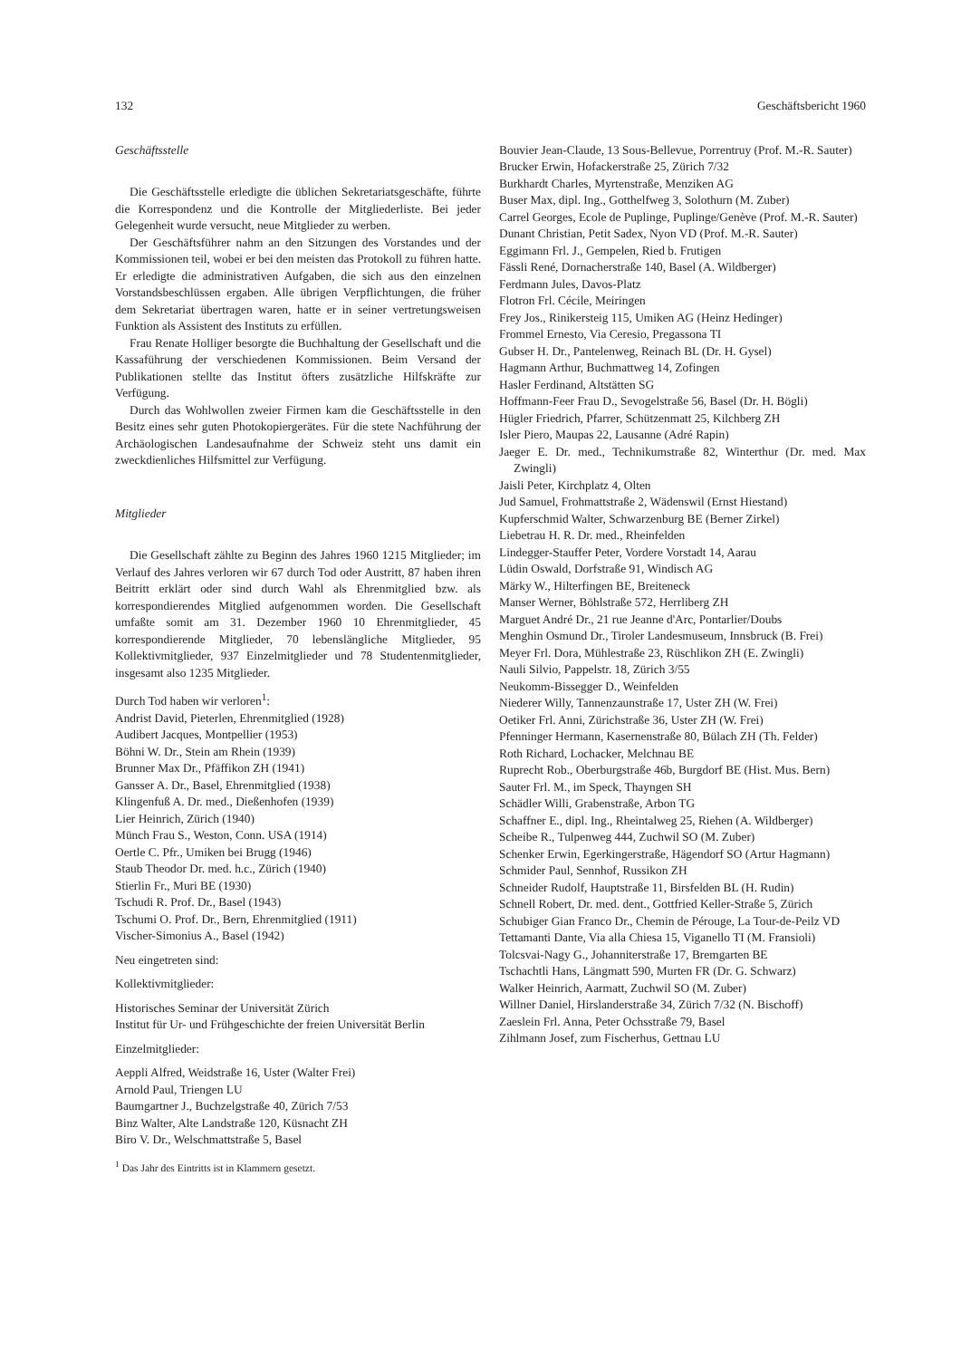132 Geschäftsbericht 1960
Geschäftsstelle
Die Geschäftsstelle erledigte die üblichen Sekretariatsgeschäfte, führte die Korrespondenz und die Kontrolle der Mitgliederliste. Bei jeder Gelegenheit wurde versucht, neue Mitglieder zu werben.
Der Geschäftsführer nahm an den Sitzungen des Vorstandes und der Kommissionen teil, wobei er bei den meisten das Protokoll zu führen hatte. Er erledigte die administrativen Aufgaben, die sich aus den einzelnen Vorstandsbeschlüssen ergaben. Alle übrigen Verpflichtungen, die früher dem Sekretariat übertragen waren, hatte er in seiner vertretungsweisen Funktion als Assistent des Instituts zu erfüllen.
Frau Renate Holliger besorgte die Buchhaltung der Gesellschaft und die Kassaführung der verschiedenen Kommissionen. Beim Versand der Publikationen stellte das Institut öfters zusätzliche Hilfskräfte zur Verfügung.
Durch das Wohlwollen zweier Firmen kam die Geschäftsstelle in den Besitz eines sehr guten Photokopiergerätes. Für die stete Nachführung der Archäologischen Landesaufnahme der Schweiz steht uns damit ein zweckdienliches Hilfsmittel zur Verfügung.
Mitglieder
Die Gesellschaft zählte zu Beginn des Jahres 1960 1215 Mitglieder; im Verlauf des Jahres verloren wir 67 durch Tod oder Austritt, 87 haben ihren Beitritt erklärt oder sind durch Wahl als Ehrenmitglied bzw. als korrespondierendes Mitglied aufgenommen worden. Die Gesellschaft umfaßte somit am 31. Dezember 1960 10 Ehrenmitglieder, 45 korrespondierende Mitglieder, 70 lebenslängliche Mitglieder, 95 Kollektivmitglieder, 937 Einzelmitglieder und 78 Studentenmitglieder, insgesamt also 1235 Mitglieder.
Durch Tod haben wir verloren<sup>1</sup>:
Andrist David, Pieterlen, Ehrenmitglied (1928)
Audibert Jacques, Montpellier (1953)
Böhni W. Dr., Stein am Rhein (1939)
Brunner Max Dr., Pfäffikon ZH (1941)
Gansser A. Dr., Basel, Ehrenmitglied (1938)
Klingenfuß A. Dr. med., Dießenhofen (1939)
Lier Heinrich, Zürich (1940)
Münch Frau S., Weston, Conn. USA (1914)
Oertle C. Pfr., Umiken bei Brugg (1946)
Staub Theodor Dr. med. h.c., Zürich (1940)
Stierlin Fr., Muri BE (1930)
Tschudi R. Prof. Dr., Basel (1943)
Tschumi O. Prof. Dr., Bern, Ehrenmitglied (1911)
Vischer-Simonius A., Basel (1942)
Neu eingetreten sind:
Kollektivmitglieder:
Historisches Seminar der Universität Zürich
Institut für Ur- und Frühgeschichte der freien Universität Berlin
Einzelmitglieder:
Aeppli Alfred, Weidstraße 16, Uster (Walter Frei)
Arnold Paul, Triengen LU
Baumgartner J., Buchzelgstraße 40, Zürich 7/53
Binz Walter, Alte Landstraße 120, Küsnacht ZH
Biro V. Dr., Welschmattstraße 5, Basel
<sup>1</sup> Das Jahr des Eintritts ist in Klammern gesetzt.
Bouvier Jean-Claude, 13 Sous-Bellevue, Porrentruy (Prof. M.-R. Sauter)
Brucker Erwin, Hofackerstraße 25, Zürich 7/32
Burkhardt Charles, Myrtenstraße, Menziken AG
Buser Max, dipl. Ing., Gotthelfweg 3, Solothurn (M. Zuber)
Carrel Georges, Ecole de Puplinge, Puplinge/Genève (Prof. M.-R. Sauter)
Dunant Christian, Petit Sadex, Nyon VD (Prof. M.-R. Sauter)
Eggimann Frl. J., Gempelen, Ried b. Frutigen
Fässli René, Dornacherstraße 140, Basel (A. Wildberger)
Ferdmann Jules, Davos-Platz
Flotron Frl. Cécile, Meiringen
Frey Jos., Rinikersteig 115, Umiken AG (Heinz Hedinger)
Frommel Ernesto, Via Ceresio, Pregassona TI
Gubser H. Dr., Pantelenweg, Reinach BL (Dr. H. Gysel)
Hagmann Arthur, Buchmattweg 14, Zofingen
Hasler Ferdinand, Altstätten SG
Hoffmann-Feer Frau D., Sevogelstraße 56, Basel (Dr. H. Bögli)
Hügler Friedrich, Pfarrer, Schützenmatt 25, Kilchberg ZH
Isler Piero, Maupas 22, Lausanne (Adré Rapin)
Jaeger E. Dr. med., Technikumstraße 82, Winterthur (Dr. med. Max Zwingli)
Jaisli Peter, Kirchplatz 4, Olten
Jud Samuel, Frohmattstraße 2, Wädenswil (Ernst Hiestand)
Kupferschmid Walter, Schwarzenburg BE (Berner Zirkel)
Liebetrau H. R. Dr. med., Rheinfelden
Lindegger-Stauffer Peter, Vordere Vorstadt 14, Aarau
Lüdin Oswald, Dorfstraße 91, Windisch AG
Märky W., Hilterfingen BE, Breiteneck
Manser Werner, Böhlstraße 572, Herrliberg ZH
Marguet André Dr., 21 rue Jeanne d'Arc, Pontarlier/Doubs
Menghin Osmund Dr., Tiroler Landesmuseum, Innsbruck (B. Frei)
Meyer Frl. Dora, Mühlestraße 23, Rüschlikon ZH (E. Zwingli)
Nauli Silvio, Pappelstr. 18, Zürich 3/55
Neukomm-Bissegger D., Weinfelden
Niederer Willy, Tannenzaunstraße 17, Uster ZH (W. Frei)
Oetiker Frl. Anni, Zürichstraße 36, Uster ZH (W. Frei)
Pfenninger Hermann, Kasernenstraße 80, Bülach ZH (Th. Felder)
Roth Richard, Lochacker, Melchnau BE
Ruprecht Rob., Oberburgstraße 46b, Burgdorf BE (Hist. Mus. Bern)
Sauter Frl. M., im Speck, Thayngen SH
Schädler Willi, Grabenstraße, Arbon TG
Schaffner E., dipl. Ing., Rheintalweg 25, Riehen (A. Wildberger)
Scheibe R., Tulpenweg 444, Zuchwil SO (M. Zuber)
Schenker Erwin, Egerkingerstraße, Hägendorf SO (Artur Hagmann)
Schmider Paul, Sennhof, Russikon ZH
Schneider Rudolf, Hauptstraße 11, Birsfelden BL (H. Rudin)
Schnell Robert, Dr. med. dent., Gottfried Keller-Straße 5, Zürich
Schubiger Gian Franco Dr., Chemin de Pérouge, La Tour-de-Peilz VD
Tettamanti Dante, Via alla Chiesa 15, Viganello TI (M. Fransioli)
Tolcsvai-Nagy G., Johanniterstraße 17, Bremgarten BE
Tschachtli Hans, Längmatt 590, Murten FR (Dr. G. Schwarz)
Walker Heinrich, Aarmatt, Zuchwil SO (M. Zuber)
Willner Daniel, Hirslanderstraße 34, Zürich 7/32 (N. Bischoff)
Zaeslein Frl. Anna, Peter Ochsstraße 79, Basel
Zihlmann Josef, zum Fischerhus, Gettnau LU